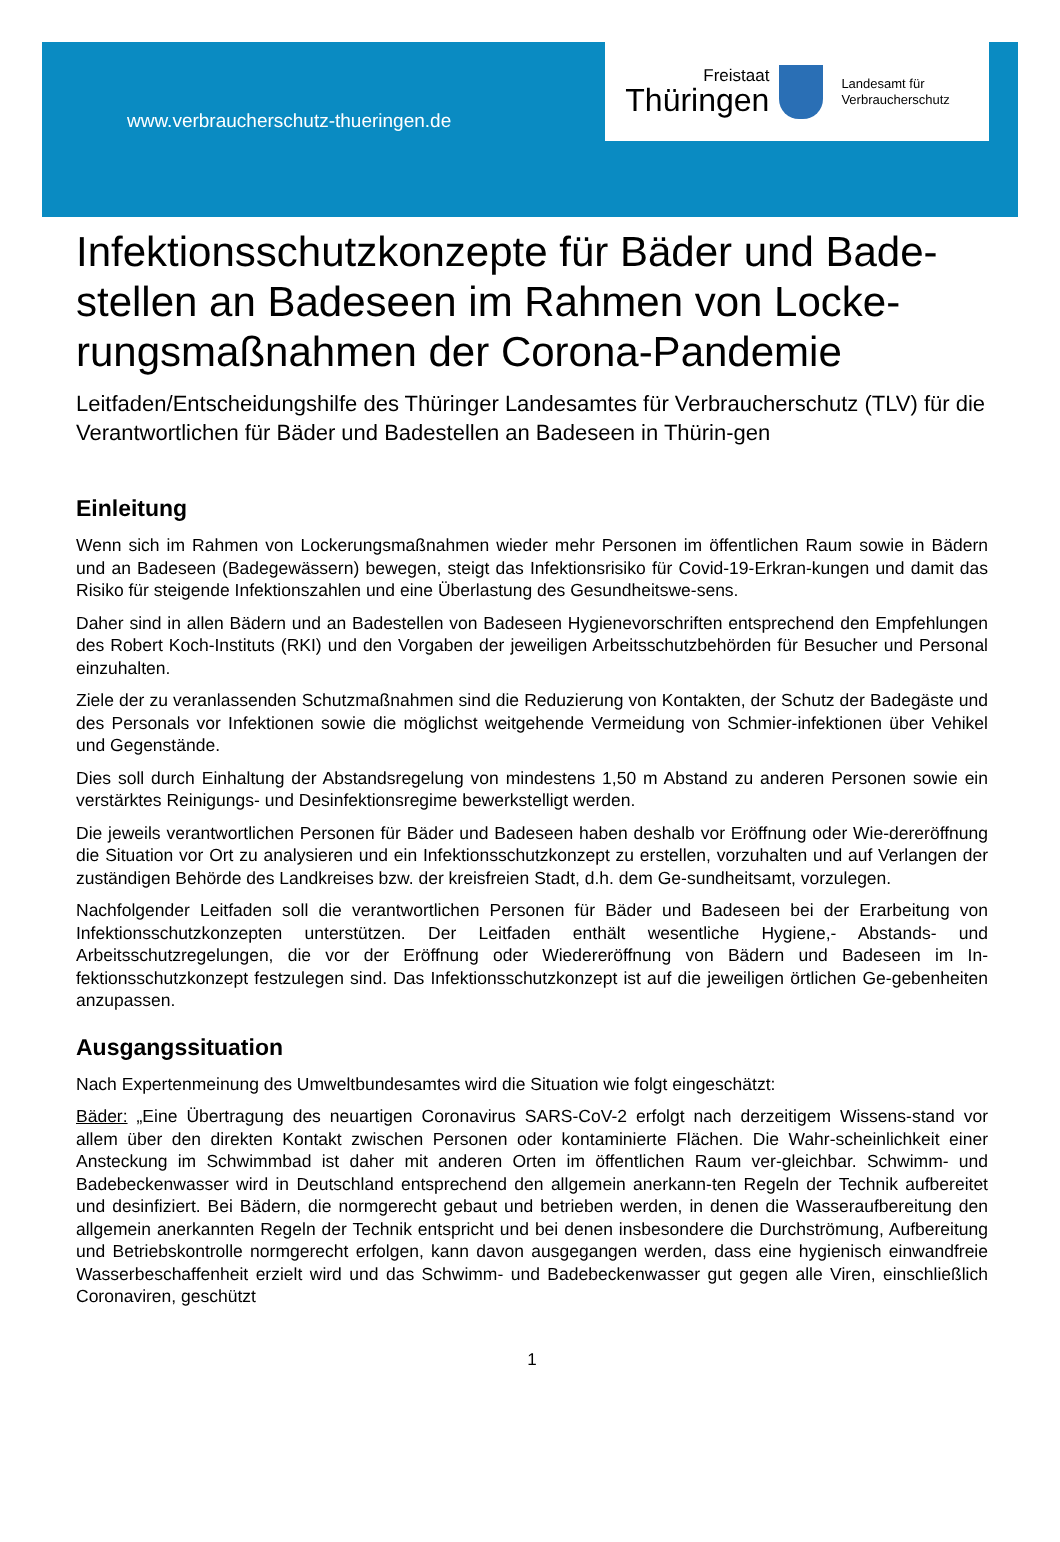www.verbraucherschutz-thueringen.de
Freistaat
Thüringen
Landesamt für
Verbraucherschutz
Infektionsschutzkonzepte für Bäder und Bade-stellen an Badeseen im Rahmen von Locke-rungsmaßnahmen der Corona-Pandemie
Leitfaden/Entscheidungshilfe des Thüringer Landesamtes für Verbraucherschutz (TLV) für die Verantwortlichen für Bäder und Badestellen an Badeseen in Thürin-gen
Einleitung
Wenn sich im Rahmen von Lockerungsmaßnahmen wieder mehr Personen im öffentlichen Raum sowie in Bädern und an Badeseen (Badegewässern) bewegen, steigt das Infektionsrisiko für Covid-19-Erkran-kungen und damit das Risiko für steigende Infektionszahlen und eine Überlastung des Gesundheitswe-sens.
Daher sind in allen Bädern und an Badestellen von Badeseen Hygienevorschriften entsprechend den Empfehlungen des Robert Koch-Instituts (RKI) und den Vorgaben der jeweiligen Arbeitsschutzbehörden für Besucher und Personal einzuhalten.
Ziele der zu veranlassenden Schutzmaßnahmen sind die Reduzierung von Kontakten, der Schutz der Badegäste und des Personals vor Infektionen sowie die möglichst weitgehende Vermeidung von Schmier-infektionen über Vehikel und Gegenstände.
Dies soll durch Einhaltung der Abstandsregelung von mindestens 1,50 m Abstand zu anderen Personen sowie ein verstärktes Reinigungs- und Desinfektionsregime bewerkstelligt werden.
Die jeweils verantwortlichen Personen für Bäder und Badeseen haben deshalb vor Eröffnung oder Wie-dereröffnung die Situation vor Ort zu analysieren und ein Infektionsschutzkonzept zu erstellen, vorzuhalten und auf Verlangen der zuständigen Behörde des Landkreises bzw. der kreisfreien Stadt, d.h. dem Ge-sundheitsamt, vorzulegen.
Nachfolgender Leitfaden soll die verantwortlichen Personen für Bäder und Badeseen bei der Erarbeitung von Infektionsschutzkonzepten unterstützen. Der Leitfaden enthält wesentliche Hygiene,- Abstands- und Arbeitsschutzregelungen, die vor der Eröffnung oder Wiedereröffnung von Bädern und Badeseen im In-fektionsschutzkonzept festzulegen sind. Das Infektionsschutzkonzept ist auf die jeweiligen örtlichen Ge-gebenheiten anzupassen.
Ausgangssituation
Nach Expertenmeinung des Umweltbundesamtes wird die Situation wie folgt eingeschätzt:
Bäder: „Eine Übertragung des neuartigen Coronavirus SARS-CoV-2 erfolgt nach derzeitigem Wissens-stand vor allem über den direkten Kontakt zwischen Personen oder kontaminierte Flächen. Die Wahr-scheinlichkeit einer Ansteckung im Schwimmbad ist daher mit anderen Orten im öffentlichen Raum ver-gleichbar. Schwimm- und Badebeckenwasser wird in Deutschland entsprechend den allgemein anerkann-ten Regeln der Technik aufbereitet und desinfiziert. Bei Bädern, die normgerecht gebaut und betrieben werden, in denen die Wasseraufbereitung den allgemein anerkannten Regeln der Technik entspricht und bei denen insbesondere die Durchströmung, Aufbereitung und Betriebskontrolle normgerecht erfolgen, kann davon ausgegangen werden, dass eine hygienisch einwandfreie Wasserbeschaffenheit erzielt wird und das Schwimm- und Badebeckenwasser gut gegen alle Viren, einschließlich Coronaviren, geschützt
1